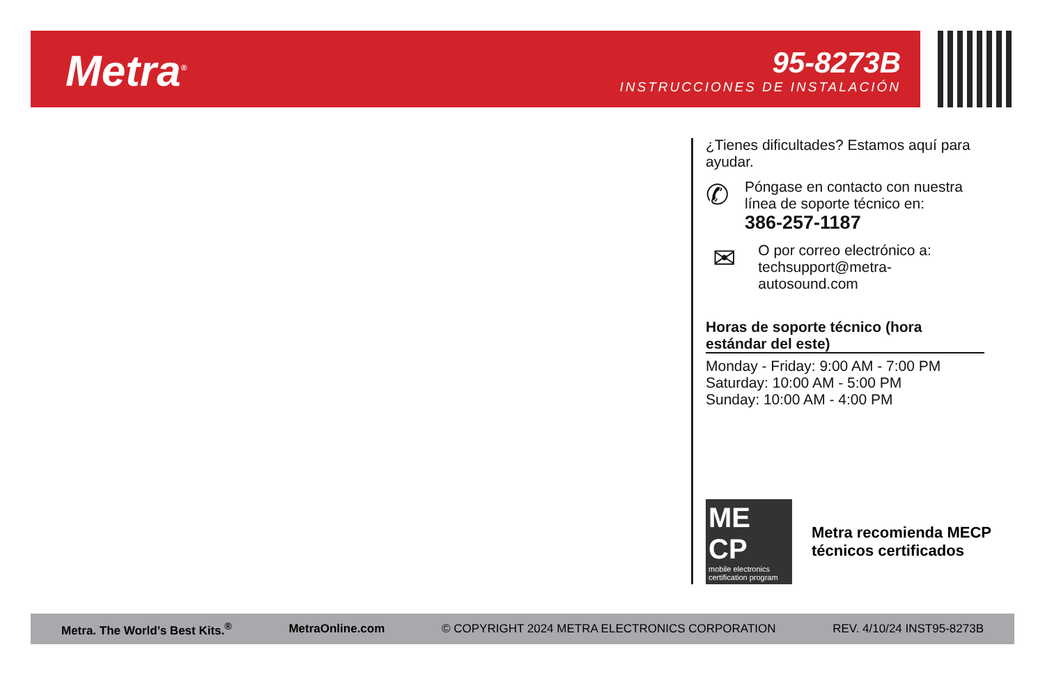Metra<sup>®</sup>
95-8273B
INSTRUCCIONES DE INSTALACIÓN
¿Tienes dificultades? Estamos aquí para ayudar.
✆
Póngase en contacto con nuestra línea de soporte técnico en:
386-257-1187
✉
O por correo electrónico a:
techsupport@metra-autosound.com
Horas de soporte técnico (hora estándar del este)
Monday - Friday: 9:00 AM - 7:00 PM
Saturday: 10:00 AM - 5:00 PM
Sunday: 10:00 AM - 4:00 PM
ME CP
mobile electronics certification program
Metra recomienda MECP
técnicos certificados
Metra. The World’s Best Kits.<sup>®</sup> MetraOnline.com © COPYRIGHT 2024 METRA ELECTRONICS CORPORATION REV. 4/10/24 INST95-8273B